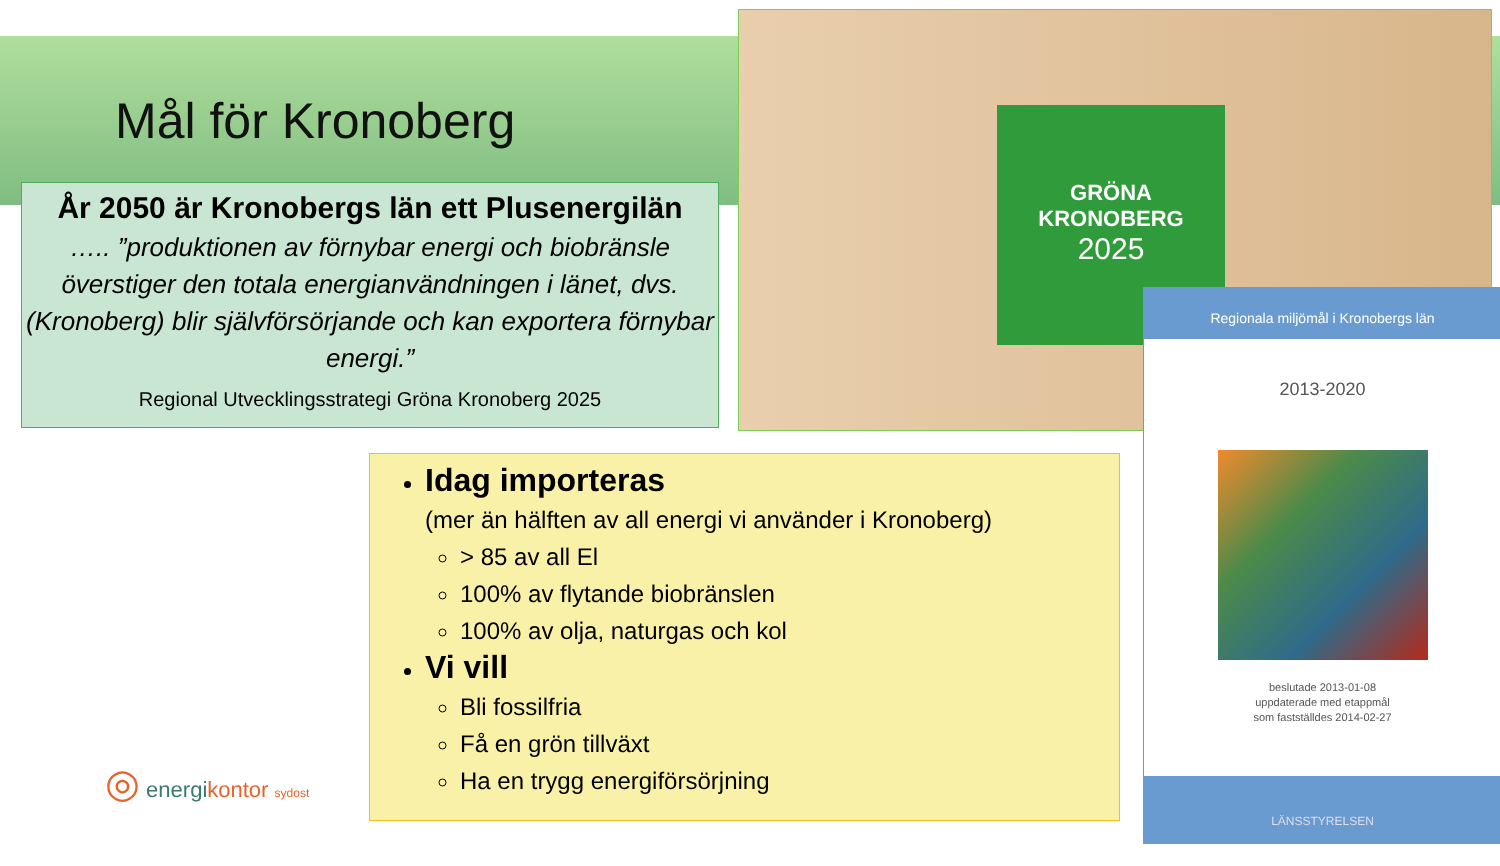Mål för Kronoberg
År 2050 är Kronobergs län ett Plusenergilän
….. ”produktionen av förnybar energi och biobränsle överstiger den totala energianvändningen i länet, dvs. (Kronoberg) blir självförsörjande och kan exportera förnybar energi.”
Regional Utvecklingsstrategi Gröna Kronoberg 2025
GRÖNA
KRONOBERG
2025
Regionala miljömål i Kronobergs län
2013-2020
beslutade 2013-01-08
uppdaterade med etappmål
som fastställdes 2014-02-27
LÄNSSTYRELSEN
Idag importeras
(mer än hälften av all energi vi använder i Kronoberg)
> 85 av all El
100% av flytande biobränslen
100% av olja, naturgas och kol
Vi vill
Bli fossilfria
Få en grön tillväxt
Ha en trygg energiförsörjning
◎ energikontor sydost